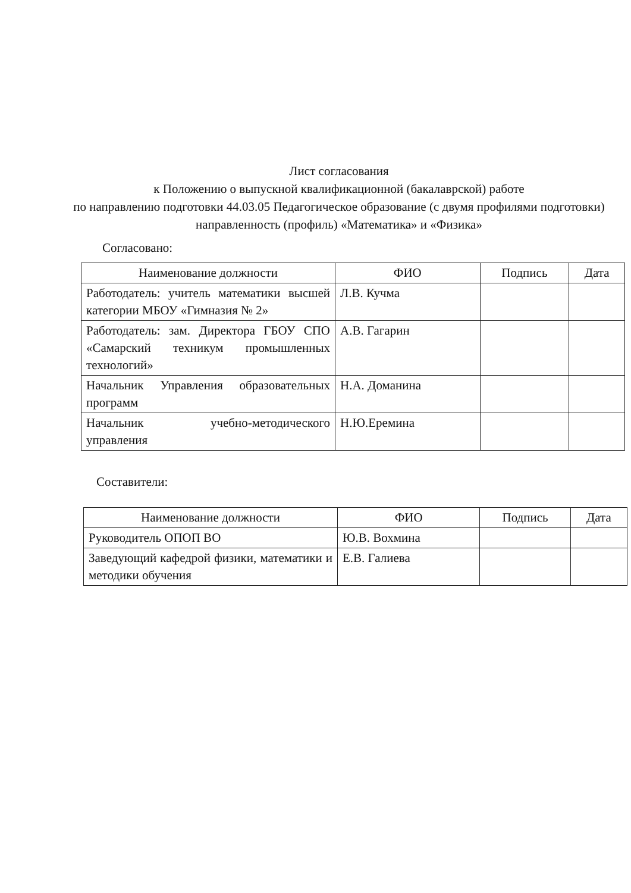Лист согласования
к Положению о выпускной квалификационной (бакалаврской) работе
по направлению подготовки 44.03.05 Педагогическое образование (с двумя профилями подготовки)
направленность (профиль) «Математика» и «Физика»
Согласовано:
| Наименование должности | ФИО | Подпись | Дата |
| --- | --- | --- | --- |
| Работодатель: учитель математики высшей категории МБОУ «Гимназия № 2» | Л.В. Кучма | | |
| Работодатель: зам. Директора ГБОУ СПО «Самарский техникум промышленных технологий» | А.В. Гагарин | | |
| Начальник Управления образовательных программ | Н.А. Доманина | | |
| Начальник учебно-методического управления | Н.Ю.Еремина | | |
Составители:
| Наименование должности | ФИО | Подпись | Дата |
| --- | --- | --- | --- |
| Руководитель ОПОП ВО | Ю.В. Вохмина | | |
| Заведующий кафедрой физики, математики и методики обучения | Е.В. Галиева | | |